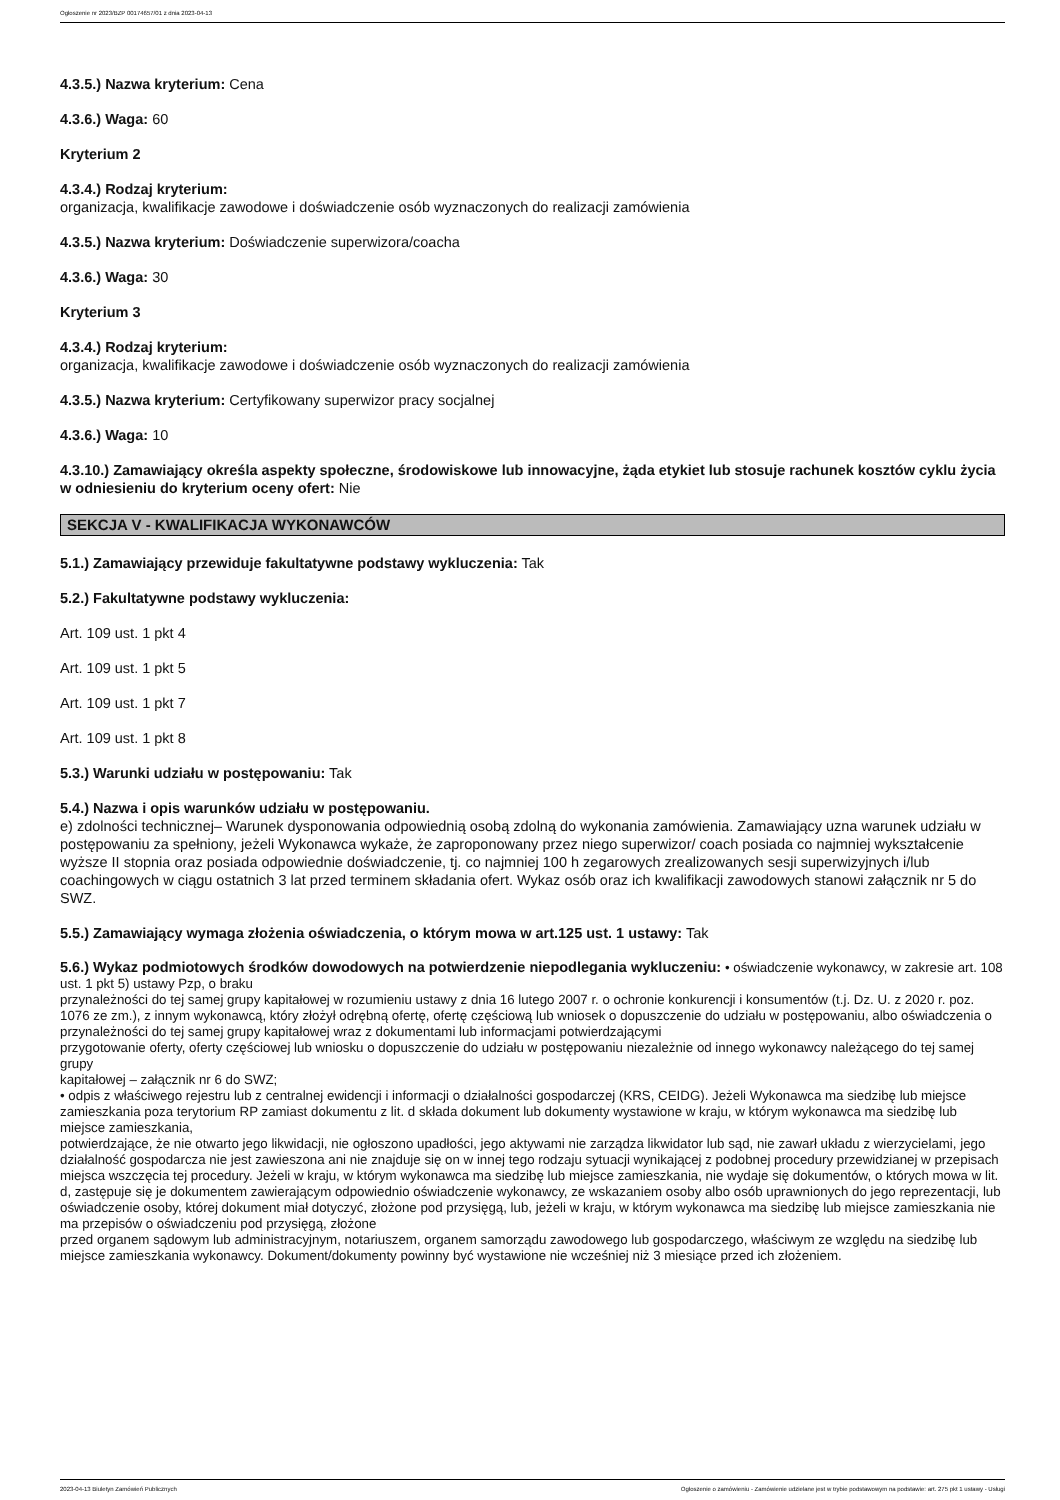Ogłoszenie nr 2023/BZP 00174657/01 z dnia 2023-04-13
4.3.5.) Nazwa kryterium: Cena
4.3.6.) Waga: 60
Kryterium 2
4.3.4.) Rodzaj kryterium:
organizacja, kwalifikacje zawodowe i doświadczenie osób wyznaczonych do realizacji zamówienia
4.3.5.) Nazwa kryterium: Doświadczenie superwizora/coacha
4.3.6.) Waga: 30
Kryterium 3
4.3.4.) Rodzaj kryterium:
organizacja, kwalifikacje zawodowe i doświadczenie osób wyznaczonych do realizacji zamówienia
4.3.5.) Nazwa kryterium: Certyfikowany superwizor pracy socjalnej
4.3.6.) Waga: 10
4.3.10.) Zamawiający określa aspekty społeczne, środowiskowe lub innowacyjne, żąda etykiet lub stosuje rachunek kosztów cyklu życia w odniesieniu do kryterium oceny ofert: Nie
SEKCJA V - KWALIFIKACJA WYKONAWCÓW
5.1.) Zamawiający przewiduje fakultatywne podstawy wykluczenia: Tak
5.2.) Fakultatywne podstawy wykluczenia:
Art. 109 ust. 1 pkt 4
Art. 109 ust. 1 pkt 5
Art. 109 ust. 1 pkt 7
Art. 109 ust. 1 pkt 8
5.3.) Warunki udziału w postępowaniu: Tak
5.4.) Nazwa i opis warunków udziału w postępowaniu.
e) zdolności technicznej– Warunek dysponowania odpowiednią osobą zdolną do wykonania zamówienia. Zamawiający uzna warunek udziału w postępowaniu za spełniony, jeżeli Wykonawca wykaże, że zaproponowany przez niego superwizor/ coach posiada co najmniej wykształcenie wyższe II stopnia oraz posiada odpowiednie doświadczenie, tj. co najmniej 100 h zegarowych zrealizowanych sesji superwizyjnych i/lub coachingowych w ciągu ostatnich 3 lat przed terminem składania ofert. Wykaz osób oraz ich kwalifikacji zawodowych stanowi załącznik nr 5 do SWZ.
5.5.) Zamawiający wymaga złożenia oświadczenia, o którym mowa w art.125 ust. 1 ustawy: Tak
5.6.) Wykaz podmiotowych środków dowodowych na potwierdzenie niepodlegania wykluczeniu: • oświadczenie wykonawcy, w zakresie art. 108 ust. 1 pkt 5) ustawy Pzp, o braku
przynależności do tej samej grupy kapitałowej w rozumieniu ustawy z dnia 16 lutego 2007 r. o ochronie konkurencji i konsumentów (t.j. Dz. U. z 2020 r. poz. 1076 ze zm.), z innym wykonawcą, który złożył odrębną ofertę, ofertę częściową lub wniosek o dopuszczenie do udziału w postępowaniu, albo oświadczenia o przynależności do tej samej grupy kapitałowej wraz z dokumentami lub informacjami potwierdzającymi
przygotowanie oferty, oferty częściowej lub wniosku o dopuszczenie do udziału w postępowaniu niezależnie od innego wykonawcy należącego do tej samej grupy
kapitałowej – załącznik nr 6 do SWZ;
• odpis z właściwego rejestru lub z centralnej ewidencji i informacji o działalności gospodarczej (KRS, CEIDG). Jeżeli Wykonawca ma siedzibę lub miejsce zamieszkania poza terytorium RP zamiast dokumentu z lit. d składa dokument lub dokumenty wystawione w kraju, w którym wykonawca ma siedzibę lub miejsce zamieszkania,
potwierdzające, że nie otwarto jego likwidacji, nie ogłoszono upadłości, jego aktywami nie zarządza likwidator lub sąd, nie zawarł układu z wierzycielami, jego działalność gospodarcza nie jest zawieszona ani nie znajduje się on w innej tego rodzaju sytuacji wynikającej z podobnej procedury przewidzianej w przepisach miejsca wszczęcia tej procedury. Jeżeli w kraju, w którym wykonawca ma siedzibę lub miejsce zamieszkania, nie wydaje się dokumentów, o których mowa w lit. d, zastępuje się je dokumentem zawierającym odpowiednio oświadczenie wykonawcy, ze wskazaniem osoby albo osób uprawnionych do jego reprezentacji, lub oświadczenie osoby, której dokument miał dotyczyć, złożone pod przysięgą, lub, jeżeli w kraju, w którym wykonawca ma siedzibę lub miejsce zamieszkania nie ma przepisów o oświadczeniu pod przysięgą, złożone
przed organem sądowym lub administracyjnym, notariuszem, organem samorządu zawodowego lub gospodarczego, właściwym ze względu na siedzibę lub miejsce zamieszkania wykonawcy. Dokument/dokumenty powinny być wystawione nie wcześniej niż 3 miesiące przed ich złożeniem.
2023-04-13 Biuletyn Zamówień Publicznych Ogłoszenie o zamówieniu - Zamówienie udzielane jest w trybie podstawowym na podstawie: art. 275 pkt 1 ustawy - Usługi